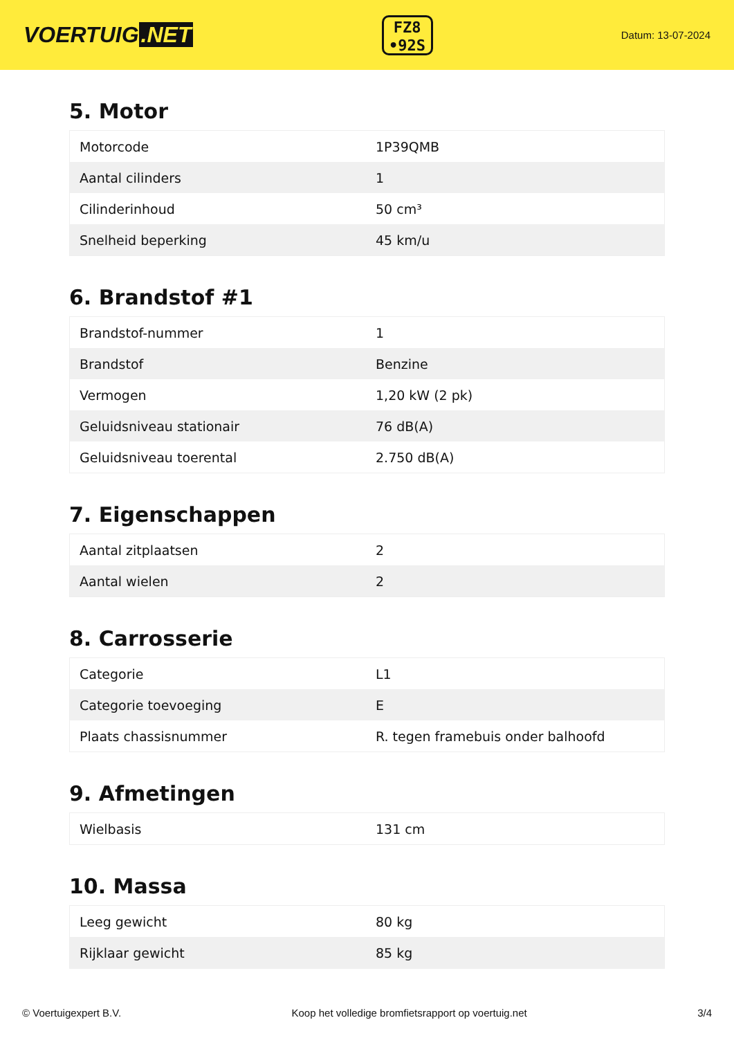VOERTUIG.NET
FZ8
•92S
Datum: 13-07-2024
5. Motor
| Motorcode | 1P39QMB |
| Aantal cilinders | 1 |
| Cilinderinhoud | 50 cm³ |
| Snelheid beperking | 45 km/u |
6. Brandstof #1
| Brandstof-nummer | 1 |
| Brandstof | Benzine |
| Vermogen | 1,20 kW (2 pk) |
| Geluidsniveau stationair | 76 dB(A) |
| Geluidsniveau toerental | 2.750 dB(A) |
7. Eigenschappen
| Aantal zitplaatsen | 2 |
| Aantal wielen | 2 |
8. Carrosserie
| Categorie | L1 |
| Categorie toevoeging | E |
| Plaats chassisnummer | R. tegen framebuis onder balhoofd |
9. Afmetingen
| Wielbasis | 131 cm |
10. Massa
| Leeg gewicht | 80 kg |
| Rijklaar gewicht | 85 kg |
© Voertuigexpert B.V. Koop het volledige bromfietsrapport op voertuig.net 3/4